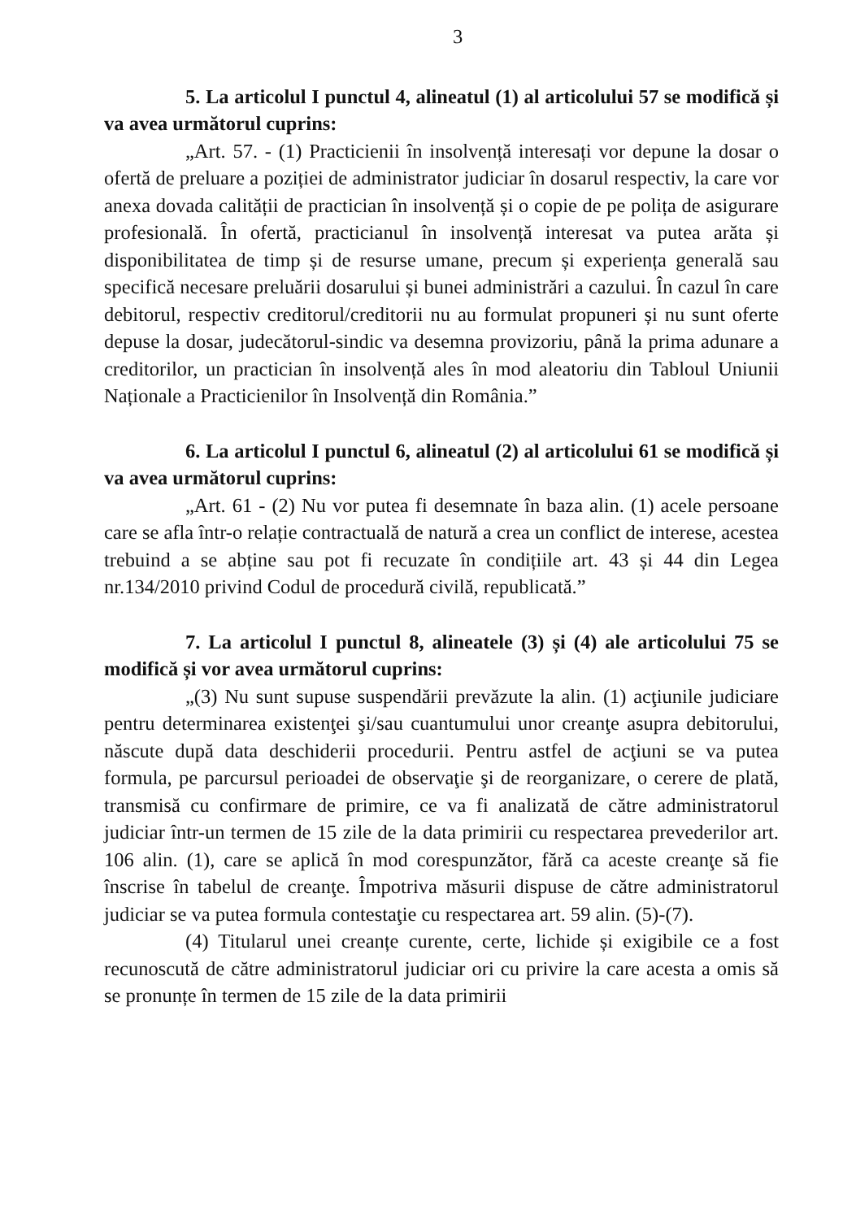3
5. La articolul I punctul 4, alineatul (1) al articolului 57 se modifică și va avea următorul cuprins:
„Art. 57. - (1) Practicienii în insolvență interesați vor depune la dosar o ofertă de preluare a poziției de administrator judiciar în dosarul respectiv, la care vor anexa dovada calității de practician în insolvență și o copie de pe polița de asigurare profesională. În ofertă, practicianul în insolvență interesat va putea arăta și disponibilitatea de timp și de resurse umane, precum și experiența generală sau specifică necesare preluării dosarului și bunei administrări a cazului. În cazul în care debitorul, respectiv creditorul/creditorii nu au formulat propuneri și nu sunt oferte depuse la dosar, judecătorul-sindic va desemna provizoriu, până la prima adunare a creditorilor, un practician în insolvență ales în mod aleatoriu din Tabloul Uniunii Naționale a Practicienilor în Insolvență din România.”
6. La articolul I punctul 6, alineatul (2) al articolului 61 se modifică și va avea următorul cuprins:
„Art. 61 - (2) Nu vor putea fi desemnate în baza alin. (1) acele persoane care se afla într-o relație contractuală de natură a crea un conflict de interese, acestea trebuind a se abține sau pot fi recuzate în condițiile art. 43 și 44 din Legea nr.134/2010 privind Codul de procedură civilă, republicată.”
7. La articolul I punctul 8, alineatele (3) și (4) ale articolului 75 se modifică și vor avea următorul cuprins:
„(3) Nu sunt supuse suspendării prevăzute la alin. (1) acţiunile judiciare pentru determinarea existenţei şi/sau cuantumului unor creanţe asupra debitorului, născute după data deschiderii procedurii. Pentru astfel de acţiuni se va putea formula, pe parcursul perioadei de observaţie şi de reorganizare, o cerere de plată, transmisă cu confirmare de primire, ce va fi analizată de către administratorul judiciar într-un termen de 15 zile de la data primirii cu respectarea prevederilor art. 106 alin. (1), care se aplică în mod corespunzător, fără ca aceste creanţe să fie înscrise în tabelul de creanţe. Împotriva măsurii dispuse de către administratorul judiciar se va putea formula contestaţie cu respectarea art. 59 alin. (5)-(7).
(4) Titularul unei creanțe curente, certe, lichide și exigibile ce a fost recunoscută de către administratorul judiciar ori cu privire la care acesta a omis să se pronunțe în termen de 15 zile de la data primirii